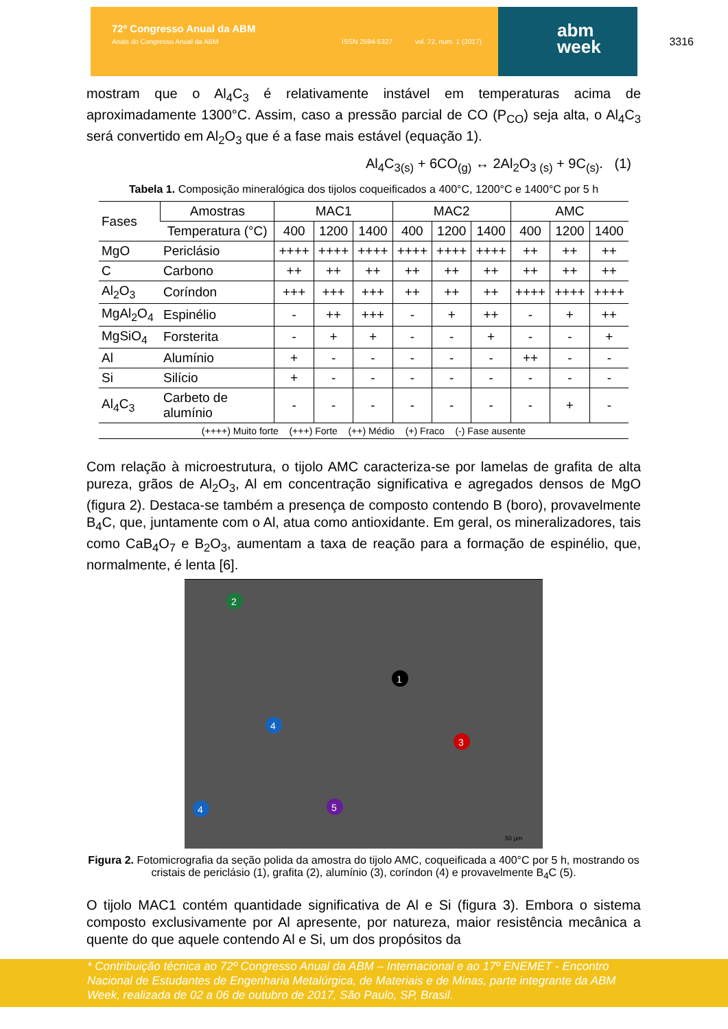72º Congresso Anual da ABM
Anais do Congresso Anual da ABM ISSN 2594-5327 vol. 72, num. 1 (2017)
abm
week
3316
mostram que o Al<sub>4</sub>C<sub>3</sub> é relativamente instável em temperaturas acima de aproximadamente 1300°C. Assim, caso a pressão parcial de CO (P<sub>CO</sub>) seja alta, o Al<sub>4</sub>C<sub>3</sub> será convertido em Al<sub>2</sub>O<sub>3</sub> que é a fase mais estável (equação 1).
Al<sub>4</sub>C<sub>3(s)</sub> + 6CO<sub>(g)</sub> ↔ 2Al<sub>2</sub>O<sub>3 (s)</sub> + 9C<sub>(s)</sub>. (1)
Tabela 1. Composição mineralógica dos tijolos coqueificados a 400°C, 1200°C e 1400°C por 5 h
| Fases | Amostras | MAC1 | | | MAC2 | | | AMC | | |
| --- | --- | --- | --- | --- | --- | --- | --- | --- | --- | --- |
| | Temperatura (°C) | 400 | 1200 | 1400 | 400 | 1200 | 1400 | 400 | 1200 | 1400 |
| MgO | Periclásio | ++++ | ++++ | ++++ | ++++ | ++++ | ++++ | ++ | ++ | ++ |
| C | Carbono | ++ | ++ | ++ | ++ | ++ | ++ | ++ | ++ | ++ |
| Al<sub>2</sub>O<sub>3</sub> | Coríndon | +++ | +++ | +++ | ++ | ++ | ++ | ++++ | ++++ | ++++ |
| MgAl<sub>2</sub>O<sub>4</sub> | Espinélio | - | ++ | +++ | - | + | ++ | - | + | ++ |
| MgSiO<sub>4</sub> | Forsterita | - | + | + | - | - | + | - | - | + |
| Al | Alumínio | + | - | - | - | - | - | ++ | - | - |
| Si | Silício | + | - | - | - | - | - | - | - | - |
| Al<sub>4</sub>C<sub>3</sub> | Carbeto de alumínio | - | - | - | - | - | - | - | + | - |
| (++++) Muito forte (+++) Forte (++) Médio (+) Fraco (-) Fase ausente | | | | | | | | | | |
Com relação à microestrutura, o tijolo AMC caracteriza-se por lamelas de grafita de alta pureza, grãos de Al<sub>2</sub>O<sub>3</sub>, Al em concentração significativa e agregados densos de MgO (figura 2). Destaca-se também a presença de composto contendo B (boro), provavelmente B<sub>4</sub>C, que, juntamente com o Al, atua como antioxidante. Em geral, os mineralizadores, tais como CaB<sub>4</sub>O<sub>7</sub> e B<sub>2</sub>O<sub>3</sub>, aumentam a taxa de reação para a formação de espinélio, que, normalmente, é lenta [6].
50 µm
1
2
3
4
4
5
Figura 2. Fotomicrografia da seção polida da amostra do tijolo AMC, coqueificada a 400°C por 5 h, mostrando os cristais de periclásio (1), grafita (2), alumínio (3), coríndon (4) e provavelmente B<sub>4</sub>C (5).
O tijolo MAC1 contém quantidade significativa de Al e Si (figura 3). Embora o sistema composto exclusivamente por Al apresente, por natureza, maior resistência mecânica a quente do que aquele contendo Al e Si, um dos propósitos da
* Contribuição técnica ao 72º Congresso Anual da ABM – Internacional e ao 17º ENEMET - Encontro Nacional de Estudantes de Engenharia Metalúrgica, de Materiais e de Minas, parte integrante da ABM Week, realizada de 02 a 06 de outubro de 2017, São Paulo, SP, Brasil.